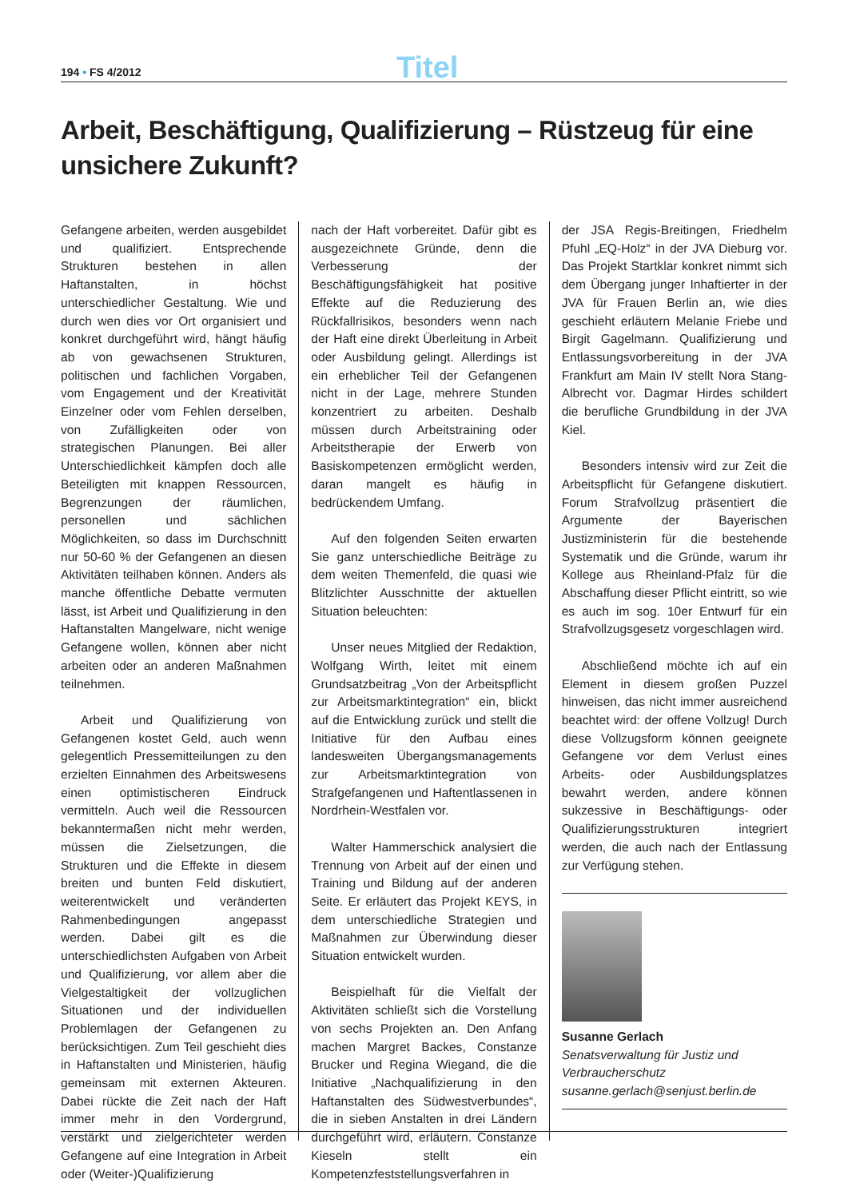194 • FS 4/2012
Titel
Arbeit, Beschäftigung, Qualifizierung – Rüstzeug für eine unsichere Zukunft?
Gefangene arbeiten, werden ausgebildet und qualifiziert. Entsprechende Strukturen bestehen in allen Haftanstalten, in höchst unterschiedlicher Gestaltung. Wie und durch wen dies vor Ort organisiert und konkret durchgeführt wird, hängt häufig ab von gewachsenen Strukturen, politischen und fachlichen Vorgaben, vom Engagement und der Kreativität Einzelner oder vom Fehlen derselben, von Zufälligkeiten oder von strategischen Planungen. Bei aller Unterschiedlichkeit kämpfen doch alle Beteiligten mit knappen Ressourcen, Begrenzungen der räumlichen, personellen und sächlichen Möglichkeiten, so dass im Durchschnitt nur 50-60 % der Gefangenen an diesen Aktivitäten teilhaben können. Anders als manche öffentliche Debatte vermuten lässt, ist Arbeit und Qualifizierung in den Haftanstalten Mangelware, nicht wenige Gefangene wollen, können aber nicht arbeiten oder an anderen Maßnahmen teilnehmen.
Arbeit und Qualifizierung von Gefangenen kostet Geld, auch wenn gelegentlich Pressemitteilungen zu den erzielten Einnahmen des Arbeitswesens einen optimistischeren Eindruck vermitteln. Auch weil die Ressourcen bekanntermaßen nicht mehr werden, müssen die Zielsetzungen, die Strukturen und die Effekte in diesem breiten und bunten Feld diskutiert, weiterentwickelt und veränderten Rahmenbedingungen angepasst werden. Dabei gilt es die unterschiedlichsten Aufgaben von Arbeit und Qualifizierung, vor allem aber die Vielgestaltigkeit der vollzuglichen Situationen und der individuellen Problemlagen der Gefangenen zu berücksichtigen. Zum Teil geschieht dies in Haftanstalten und Ministerien, häufig gemeinsam mit externen Akteuren. Dabei rückte die Zeit nach der Haft immer mehr in den Vordergrund, verstärkt und zielgerichteter werden Gefangene auf eine Integration in Arbeit oder (Weiter-)Qualifizierung
nach der Haft vorbereitet. Dafür gibt es ausgezeichnete Gründe, denn die Verbesserung der Beschäftigungsfähigkeit hat positive Effekte auf die Reduzierung des Rückfallrisikos, besonders wenn nach der Haft eine direkt Überleitung in Arbeit oder Ausbildung gelingt. Allerdings ist ein erheblicher Teil der Gefangenen nicht in der Lage, mehrere Stunden konzentriert zu arbeiten. Deshalb müssen durch Arbeitstraining oder Arbeitstherapie der Erwerb von Basiskompetenzen ermöglicht werden, daran mangelt es häufig in bedrückendem Umfang.
Auf den folgenden Seiten erwarten Sie ganz unterschiedliche Beiträge zu dem weiten Themenfeld, die quasi wie Blitzlichter Ausschnitte der aktuellen Situation beleuchten:
Unser neues Mitglied der Redaktion, Wolfgang Wirth, leitet mit einem Grundsatzbeitrag „Von der Arbeitspflicht zur Arbeitsmarktintegration“ ein, blickt auf die Entwicklung zurück und stellt die Initiative für den Aufbau eines landesweiten Übergangsmanagements zur Arbeitsmarktintegration von Strafgefangenen und Haftentlassenen in Nordrhein-Westfalen vor.
Walter Hammerschick analysiert die Trennung von Arbeit auf der einen und Training und Bildung auf der anderen Seite. Er erläutert das Projekt KEYS, in dem unterschiedliche Strategien und Maßnahmen zur Überwindung dieser Situation entwickelt wurden.
Beispielhaft für die Vielfalt der Aktivitäten schließt sich die Vorstellung von sechs Projekten an. Den Anfang machen Margret Backes, Constanze Brucker und Regina Wiegand, die die Initiative „Nachqualifizierung in den Haftanstalten des Südwestverbundes“, die in sieben Anstalten in drei Ländern durchgeführt wird, erläutern. Constanze Kieseln stellt ein Kompetenzfeststellungsverfahren in
der JSA Regis-Breitingen, Friedhelm Pfuhl „EQ-Holz“ in der JVA Dieburg vor. Das Projekt Startklar konkret nimmt sich dem Übergang junger Inhaftierter in der JVA für Frauen Berlin an, wie dies geschieht erläutern Melanie Friebe und Birgit Gagelmann. Qualifizierung und Entlassungsvorbereitung in der JVA Frankfurt am Main IV stellt Nora Stang-Albrecht vor. Dagmar Hirdes schildert die berufliche Grundbildung in der JVA Kiel.
Besonders intensiv wird zur Zeit die Arbeitspflicht für Gefangene diskutiert. Forum Strafvollzug präsentiert die Argumente der Bayerischen Justizministerin für die bestehende Systematik und die Gründe, warum ihr Kollege aus Rheinland-Pfalz für die Abschaffung dieser Pflicht eintritt, so wie es auch im sog. 10er Entwurf für ein Strafvollzugsgesetz vorgeschlagen wird.
Abschließend möchte ich auf ein Element in diesem großen Puzzel hinweisen, das nicht immer ausreichend beachtet wird: der offene Vollzug! Durch diese Vollzugsform können geeignete Gefangene vor dem Verlust eines Arbeits- oder Ausbildungsplatzes bewahrt werden, andere können sukzessive in Beschäftigungs- oder Qualifizierungsstrukturen integriert werden, die auch nach der Entlassung zur Verfügung stehen.
Susanne Gerlach
Senatsverwaltung für Justiz und Verbraucherschutz
susanne.gerlach@senjust.berlin.de